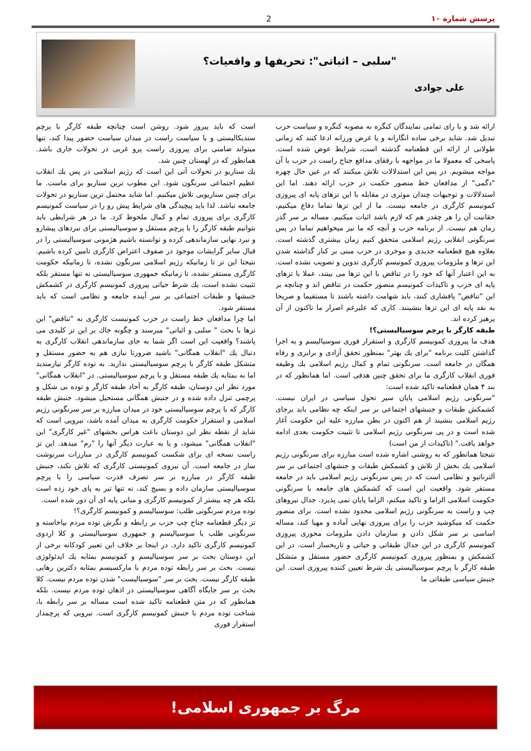پرسش شماره ١٠ 2
"سلبی – اثباتی": تحریفها و واقعیات؟
علی جوادی
ارائه شد و با رای تمامی نمایندگان کنگره به مصوبه کنگره و سیاست حزب تبدیل شد. شاید برخی ساده انگارانه و یا غرض ورزانه ادعا کنند که زمانی طولانی از ارائه این قطعنامه گذشته است، شرایط عوض شده است. پاسخی که معمولا ما در مواجهه با رفقای مدافع جناح راست در حزب با آن مواجه میشویم. در پس این استدلالات تلاش میکنند که در عین حال چهره "دگمی" از مدافعان خط منصور حکمت در حزب ارائه دهند. اما این استدلالات و توجیهات چندان موثری در مقابله با این تزهای پایه ای پیروزی کمونیسم کارگری در جامعه نیست. ما از این تزها تماما دفاع میکنیم، حقانیت آن را هر چقدر هم که لازم باشد اثبات میکنیم. مساله بر سر گذر زمان هم نیست. از برنامه حزب و آنچه که ما نیز میخواهیم تماما در پس سرنگونی انقلابی رژیم اسلامی متحقق کنیم زمان بیشتری گذشته است. بعلاوه هیچ قطعنامه جدیدی و موخری در حزب مبنی بر کنار گذاشته شدن این تزها و ملزومات پیروزی کمونیسم کارگری تدوین و تصویب نشده است. به این اعتبار آنها که خود را در تناقض با این تزها می بینند، عملا با تزهای پایه ای حزب و تاکیدات کمونیسم منصور حکمت در تناقض اند و چنانچه بر این "تناقض" پافشاری کنند، باید شهامت داشته باشند تا مستقیما و صریحا به نقد پایه ای این تزها بنشینند. کاری که علیرغم اصرار ما تاکنون از آن پرهیز کرده اند.
طبقه کارگر با پرچم سوسیالیستی؟!
هدف ما پیروزی کمونیسم کارگری و استقرار فوری سوسیالیسم و به اجرا گذاشتن کلیت برنامه "برای یك بهتر" بمنظور تحقق آزادی و برابری و رفاه همگان در جامعه است. سرنگونی تمام و کمال رژیم اسلامی یك وظیفه فوری انقلاب کارگری ما برای تحقق چنین هدفی است. اما همانطور که در بند ۴ همان قطعنامه تاکید شده است:
"سرنگونی رژیم اسلامی پایان سیر تحول سیاسی در ایران نیست. کشمکش طبقات و جنبشهای اجتماعی بر سر اینکه چه نظامی باید برجای رژیم اسلامی بنشیند از هم اکنون در بطن مبارزه علیه این حکومت آغاز شده است و در پی سرنگونی رژیم اسلامی تا تثبیت حکومت بعدی ادامه خواهد یافت." (تاکیدات از من است)
نتیجتا همانطور که به روشنی اشاره شده است مبارزه برای سرنگونی رژیم اسلامی یك بخش از تلاش و کشمکش طبقات و جنشهای اجتماعی بر سر آلترناتیو و نظامی است که در پس سرنگونی رژیم اسلامی باید در جامعه مستقر شود. واقعیت این است که کشمکش های جامعه با سرنگونی حکومت اسلامی الزاما و تاکید میکنم، الزاما پایان نمی پذیرد. جدال نیروهای چپ و راست به سرنگونی رژیم اسلامی محدود نشده است. برای منصور حکمت که میکوشید حزب را برای پیروزی نهایی آماده و مهیا کند، مساله اساسی بر سر شکل دادن و سازمان دادن ملزومات محوری پیروزی کمونیسم کارگری در این جدال طبقاتی و حیاتی و تاریخساز است. در این کشمکش و بمنظور پیروزی کمونیسم کارگری حضور مستقل و متشکل طبقه کارگر با پرچم سوسیالیستی یك شرط تعیین کننده پیروزی است. این جنبش سیاسی طبقاتی ما
است که باید پیروز شود. روشن است چنانچه طبقه کارگر با پرچم سندیکالیستی و یا سیاست راست در میدان سیاست حضور پیدا کند، تنها میتواند ضامنی برای پیروزی راست پرو غربی در تحولات جاری باشد. همانطور که در لهستان چنین شد.
یك سناریو در تحولات آتی این است که رژیم اسلامی در پس یك انقلاب عظیم اجتماعی سرنگون شود. این مطوب ترین سناریو برای ماست. ما برای چنین سناریویی تلاش میکنیم. اما شاید محتمل ترین سناریو در تحولات جامعه نباشد. لذا باید پیچیدگی های شرایط پیش رو را در سیاست کمونیسم کارگری برای پیروزی تمام و کمال ملحوظ کرد. ما در هر شرایطی باید بتوانیم طبقه کارگر را با پرچم مستقل و سوسیالیستی برای نبردهای پیشارو و نبرد نهایی سازماندهی کرده و توانسته باشیم هژمونی سوسیالیستی را در قبال سایر گرایشات موجود در صفوف اعتراض کارگری تامین کرده باشیم. نتیجتا این تز تا زمانیکه رژیم اسلامی سرنگون نشده، تا زمانیکه حکومت کارگری مستقر نشده، تا زمانیکه جمهوری سوسیالیستی نه تنها مستقر بلکه تثبیت نشده است، یك شرط حیاتی پیروزی کمونیسم کارگری در کشمکش جنبشها و طبقات اجتماعی بر سر آینده جامعه و نظامی است که باید مستقر شود.
اما چرا مدافعان خط راست در حزب کمونیست کارگری به "تناقض" این تزها با بحث " سلبی و اثباتی" میرسند و چگونه خاك بر این تز کلیدی می پاشند؟ واقعیت این است اگر شما به جای سازماندهی انقلاب کارگری به دنبال یك "انقلاب همگانی" باشید ضرورتا نیازی هم به حضور مستقل و متشکل طبقه کارگر با پرچم سوسیالیستی ندارید. به توده کارگر نیازمندید اما نه بمثابه یك طبقه مستقل و با پرچم سوسیالیستی. در "انقلاب همگانی" مورد نظر این دوستان، طبقه کارگر به آحاد طبقه کارگر و توده بی شکل و پرچمی تنزل داده شده و در جنبش همگانی مستحیل میشود. جنبش طبقه کارگر که با پرچم سوسیالیستی خود در میدان مبارزه بر سر سرنگونی رژیم اسلامی و استقرار حکومت کارگری به میدان آمده باشد، نیرویی است که شاید از نقطه نظر این دوستان باعث هراس بخشهای "غیر کارگری" این "انقلاب همگانی" میشود، و یا به عبارت دیگر آنها را "رم" میدهد. این تز راست نسخه ای برای شکست کمونیسم کارگری در مبارزات سرنوشت ساز در جامعه است. آن نیروی کمونیستی کارگری که تلاش نکند، جنبش طبقه کارگر در مبارزه بر سر تصرف قدرت سیاسی را با پرچم سوسیالیستی سازمان داده و بسیج کند، نه تنها تیر به پای خود زده است بلکه هر چه بیشتر از کمونیسم کارگری و مبانی پایه ای آن دور شده است.
توده مردم سرنگونی طلب: سوسیالیسم و کمونیسم کارگری؟!
تز دیگر قطعنامه جناح چپ حزب بر رابطه و نگرش توده مردم بپاخاسته و سرنگونی طلب با سوسیالیسم و جمهوری سوسیالیستی و کلا اردوی کمونیسم کارگری تاکید دارد. در اینجا بر خلاف این تعبیر کودکانه برخی از این دوستان بحث بر سر سوسیالیسم و کمونیسم بمثابه یك ایدئولوژی نیست. بحث بر سر رابطه توده مردم با مارکسیسم بمثابه دکترین رهایی طبقه کارگر نیست. بحث بر سر "سوسیالیست" شدن توده مردم نیست. کلا بحث بر سر جایگاه آگاهی سوسیالیستی در اذهان توده مردم نیست. بلکه همانطور که در متن قطعنامه تاکید شده است مساله بر سر رابطه با، شناخت توده مردم با جنبش کمونیسم کارگری است. نیرویی که پرچمدار استقرار فوری
مرگ بر جمهوری اسلامی!